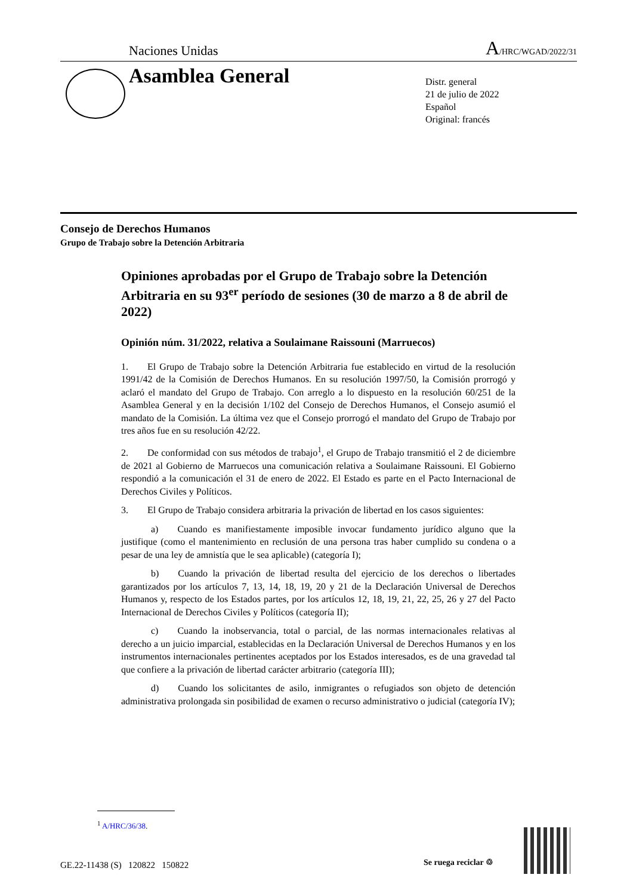Naciones Unidas A/HRC/WGAD/2022/31
Asamblea General
Distr. general
21 de julio de 2022
Español
Original: francés
Consejo de Derechos Humanos
Grupo de Trabajo sobre la Detención Arbitraria
Opiniones aprobadas por el Grupo de Trabajo sobre la Detención Arbitraria en su 93<sup>er</sup> período de sesiones (30 de marzo a 8 de abril de 2022)
Opinión núm. 31/2022, relativa a Soulaimane Raissouni (Marruecos)
1.  El Grupo de Trabajo sobre la Detención Arbitraria fue establecido en virtud de la resolución 1991/42 de la Comisión de Derechos Humanos. En su resolución 1997/50, la Comisión prorrogó y aclaró el mandato del Grupo de Trabajo. Con arreglo a lo dispuesto en la resolución 60/251 de la Asamblea General y en la decisión 1/102 del Consejo de Derechos Humanos, el Consejo asumió el mandato de la Comisión. La última vez que el Consejo prorrogó el mandato del Grupo de Trabajo por tres años fue en su resolución 42/22.
2.  De conformidad con sus métodos de trabajo<sup>1</sup>, el Grupo de Trabajo transmitió el 2 de diciembre de 2021 al Gobierno de Marruecos una comunicación relativa a Soulaimane Raissouni. El Gobierno respondió a la comunicación el 31 de enero de 2022. El Estado es parte en el Pacto Internacional de Derechos Civiles y Políticos.
3.  El Grupo de Trabajo considera arbitraria la privación de libertad en los casos siguientes:
a)  Cuando es manifiestamente imposible invocar fundamento jurídico alguno que la justifique (como el mantenimiento en reclusión de una persona tras haber cumplido su condena o a pesar de una ley de amnistía que le sea aplicable) (categoría I);
b)  Cuando la privación de libertad resulta del ejercicio de los derechos o libertades garantizados por los artículos 7, 13, 14, 18, 19, 20 y 21 de la Declaración Universal de Derechos Humanos y, respecto de los Estados partes, por los artículos 12, 18, 19, 21, 22, 25, 26 y 27 del Pacto Internacional de Derechos Civiles y Políticos (categoría II);
c)  Cuando la inobservancia, total o parcial, de las normas internacionales relativas al derecho a un juicio imparcial, establecidas en la Declaración Universal de Derechos Humanos y en los instrumentos internacionales pertinentes aceptados por los Estados interesados, es de una gravedad tal que confiere a la privación de libertad carácter arbitrario (categoría III);
d)  Cuando los solicitantes de asilo, inmigrantes o refugiados son objeto de detención administrativa prolongada sin posibilidad de examen o recurso administrativo o judicial (categoría IV);
<sup>1</sup> A/HRC/36/38.
GE.22-11438 (S) 120822 150822
Se ruega reciclar ♲